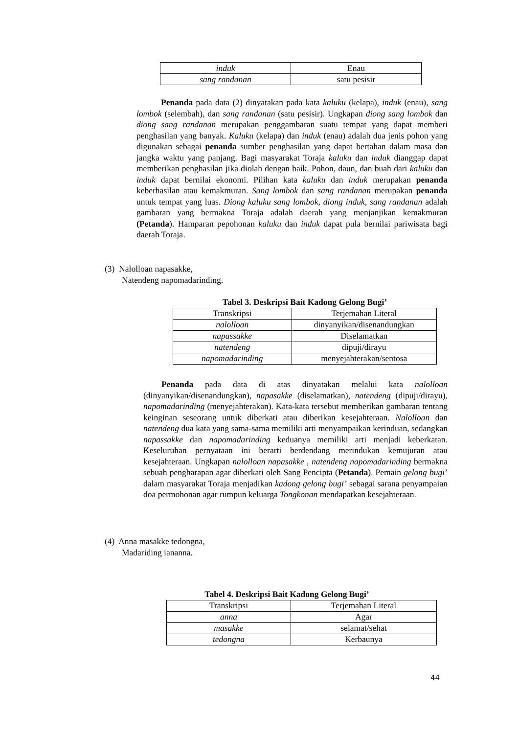| induk | Enau |
| sang randanan | satu pesisir |
Penanda pada data (2) dinyatakan pada kata kaluku (kelapa), induk (enau), sang lombok (selembah), dan sang randanan (satu pesisir). Ungkapan diong sang lombok dan diong sang randanan merupakan penggambaran suatu tempat yang dapat memberi penghasilan yang banyak. Kaluku (kelapa) dan induk (enau) adalah dua jenis pohon yang digunakan sebagai penanda sumber penghasilan yang dapat bertahan dalam masa dan jangka waktu yang panjang. Bagi masyarakat Toraja kaluku dan induk dianggap dapat memberikan penghasilan jika diolah dengan baik. Pohon, daun, dan buah dari kaluku dan induk dapat bernilai ekonomi. Pilihan kata kaluku dan induk merupakan penanda keberhasilan atau kemakmuran. Sang lombok dan sang randanan merupakan penanda untuk tempat yang luas. Diong kaluku sang lombok, diong induk, sang randanan adalah gambaran yang bermakna Toraja adalah daerah yang menjanjikan kemakmuran (Petanda). Hamparan pepohonan kaluku dan induk dapat pula bernilai pariwisata bagi daerah Toraja.
(3) Nalolloan napasakke,
Natendeng napomadarinding.
Tabel 3. Deskripsi Bait Kadong Gelong Bugi’
| Transkripsi | Terjemahan Literal |
| nalolloan | dinyanyikan/disenandungkan |
| napassakke | Diselamatkan |
| natendeng | dipuji/dirayu |
| napomadarinding | menyejahterakan/sentosa |
Penanda pada data di atas dinyatakan melalui kata nalolloan (dinyanyikan/disenandungkan), napasakke (diselamatkan), natendeng (dipuji/dirayu), napomadarinding (menyejahterakan). Kata-kata tersebut memberikan gambaran tentang keinginan seseorang untuk diberkati atau diberikan kesejahteraan. Nalolloan dan natendeng dua kata yang sama-sama memiliki arti menyampaikan kerinduan, sedangkan napassakke dan napomadarinding keduanya memiliki arti menjadi keberkatan. Keseluruhan pernyataan ini berarti berdendang merindukan kemujuran atau kesejahteraan. Ungkapan nalolloan napasakke , natendeng napomadarinding bermakna sebuah pengharapan agar diberkati oleh Sang Pencipta (Petanda). Pemain gelong bugi’ dalam masyarakat Toraja menjadikan kadong gelong bugi’ sebagai sarana penyampaian doa permohonan agar rumpun keluarga Tongkonan mendapatkan kesejahteraan.
(4) Anna masakke tedongna,
Madariding iananna.
Tabel 4. Deskripsi Bait Kadong Gelong Bugi’
| Transkripsi | Terjemahan Literal |
| anna | Agar |
| masakke | selamat/sehat |
| tedongna | Kerbaunya |
44